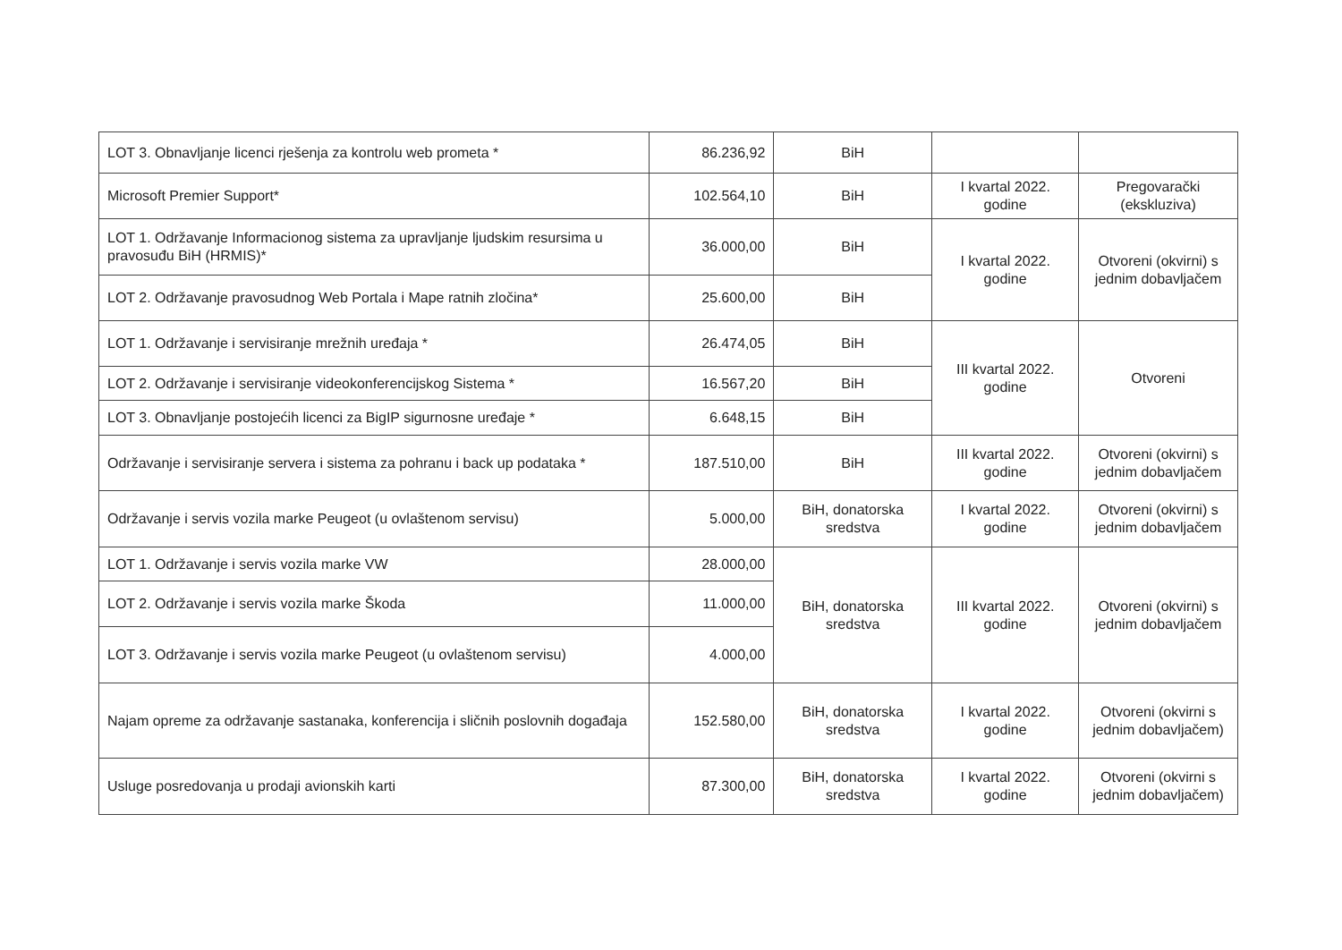| LOT 3. Obnavljanje licenci rješenja za kontrolu web prometa * | 86.236,92 | BiH | | |
| Microsoft Premier Support* | 102.564,10 | BiH | I kvartal 2022. godine | Pregovarački (ekskluziva) |
| LOT 1. Održavanje Informacionog sistema za upravljanje ljudskim resursima u pravosuđu BiH (HRMIS)* | 36.000,00 | BiH | I kvartal 2022. godine | Otvoreni (okvirni) s jednim dobavljačem |
| LOT 2. Održavanje pravosudnog Web Portala i Mape ratnih zločina* | 25.600,00 | BiH | | |
| LOT 1. Održavanje i servisiranje mrežnih uređaja * | 26.474,05 | BiH | III kvartal 2022. godine | Otvoreni |
| LOT 2. Održavanje i servisiranje videokonferencijskog Sistema * | 16.567,20 | BiH | | |
| LOT 3. Obnavljanje postojećih licenci za BigIP sigurnosne uređaje * | 6.648,15 | BiH | | |
| Održavanje i servisiranje servera i sistema za pohranu i back up podataka * | 187.510,00 | BiH | III kvartal 2022. godine | Otvoreni (okvirni) s jednim dobavljačem |
| Održavanje i servis vozila marke Peugeot (u ovlaštenom servisu) | 5.000,00 | BiH, donatorska sredstva | I kvartal 2022. godine | Otvoreni (okvirni) s jednim dobavljačem |
| LOT 1. Održavanje i servis vozila marke VW | 28.000,00 | BiH, donatorska sredstva | III kvartal 2022. godine | Otvoreni (okvirni) s jednim dobavljačem |
| LOT 2. Održavanje i servis vozila marke Škoda | 11.000,00 | | | |
| LOT 3. Održavanje i servis vozila marke Peugeot (u ovlaštenom servisu) | 4.000,00 | | | |
| Najam opreme za održavanje sastanaka, konferencija i sličnih poslovnih događaja | 152.580,00 | BiH, donatorska sredstva | I kvartal 2022. godine | Otvoreni (okvirni s jednim dobavljačem) |
| Usluge posredovanja u prodaji avionskih karti | 87.300,00 | BiH, donatorska sredstva | I kvartal 2022. godine | Otvoreni (okvirni s jednim dobavljačem) |